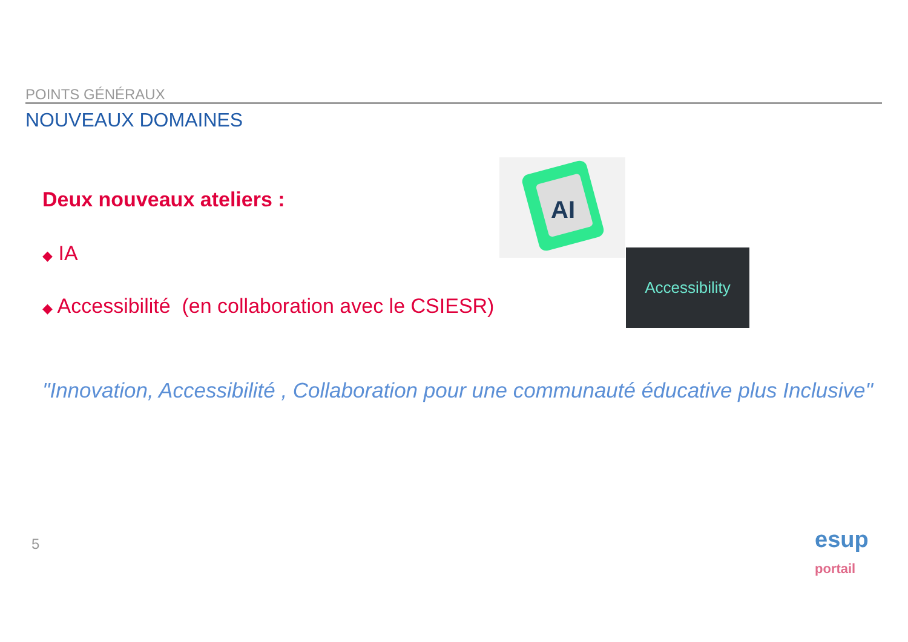POINTS GÉNÉRAUX
NOUVEAUX DOMAINES
Deux nouveaux ateliers :
◆ IA
◆ Accessibilité (en collaboration avec le CSIESR)
AI
Accessibility
"Innovation, Accessibilité , Collaboration pour une communauté éducative plus Inclusive"
5
esup
portail